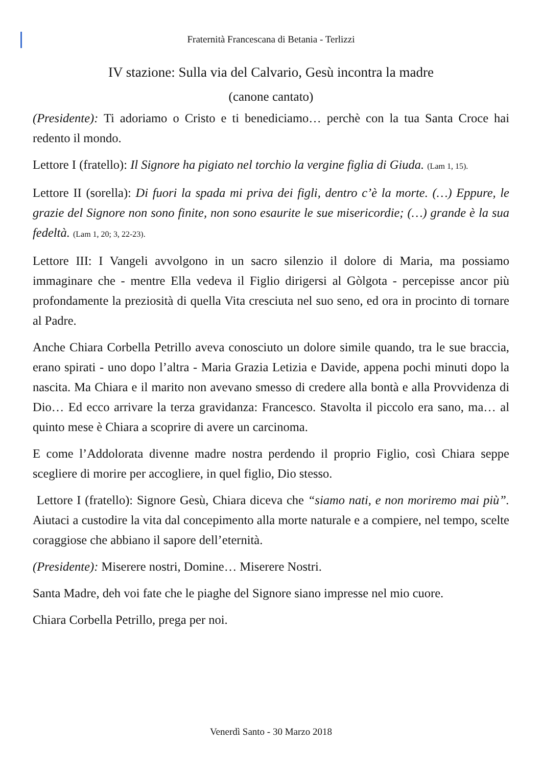Fraternità Francescana di Betania - Terlizzi
IV stazione: Sulla via del Calvario, Gesù incontra la madre
(canone cantato)
(Presidente): Ti adoriamo o Cristo e ti benediciamo… perchè con la tua Santa Croce hai redento il mondo.
Lettore I (fratello): Il Signore ha pigiato nel torchio la vergine figlia di Giuda. (Lam 1, 15).
Lettore II (sorella): Di fuori la spada mi priva dei figli, dentro c’è la morte. (…) Eppure, le grazie del Signore non sono finite, non sono esaurite le sue misericordie; (…) grande è la sua fedeltà. (Lam 1, 20; 3, 22-23).
Lettore III: I Vangeli avvolgono in un sacro silenzio il dolore di Maria, ma possiamo immaginare che - mentre Ella vedeva il Figlio dirigersi al Gòlgota - percepisse ancor più profondamente la preziosità di quella Vita cresciuta nel suo seno, ed ora in procinto di tornare al Padre.
Anche Chiara Corbella Petrillo aveva conosciuto un dolore simile quando, tra le sue braccia, erano spirati - uno dopo l’altra - Maria Grazia Letizia e Davide, appena pochi minuti dopo la nascita. Ma Chiara e il marito non avevano smesso di credere alla bontà e alla Provvidenza di Dio… Ed ecco arrivare la terza gravidanza: Francesco. Stavolta il piccolo era sano, ma… al quinto mese è Chiara a scoprire di avere un carcinoma.
E come l’Addolorata divenne madre nostra perdendo il proprio Figlio, così Chiara seppe scegliere di morire per accogliere, in quel figlio, Dio stesso.
Lettore I (fratello): Signore Gesù, Chiara diceva che “siamo nati, e non moriremo mai più”. Aiutaci a custodire la vita dal concepimento alla morte naturale e a compiere, nel tempo, scelte coraggiose che abbiano il sapore dell’eternità.
(Presidente): Miserere nostri, Domine… Miserere Nostri.
Santa Madre, deh voi fate che le piaghe del Signore siano impresse nel mio cuore.
Chiara Corbella Petrillo, prega per noi.
Venerdì Santo - 30 Marzo 2018